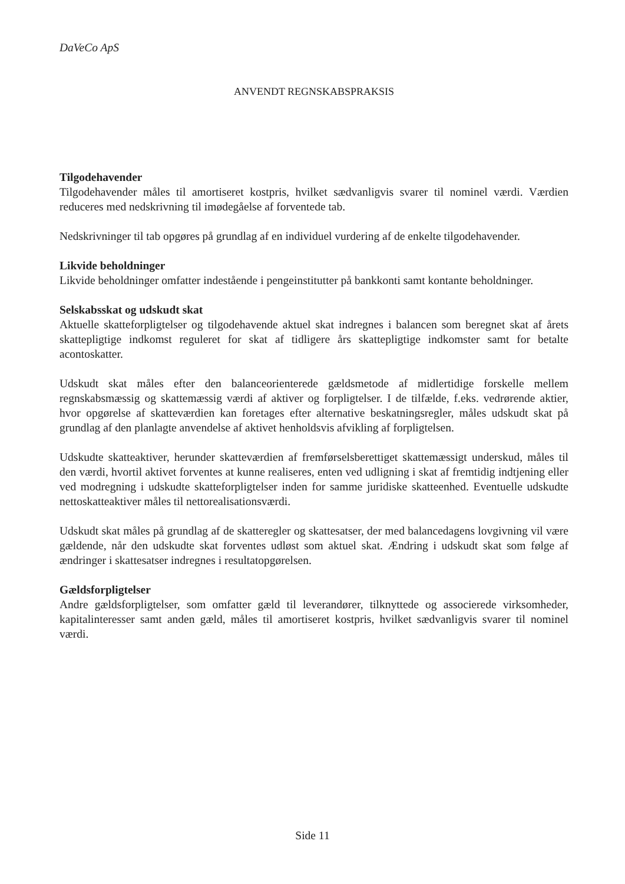DaVeCo ApS
ANVENDT REGNSKABSPRAKSIS
Tilgodehavender
Tilgodehavender måles til amortiseret kostpris, hvilket sædvanligvis svarer til nominel værdi. Værdien reduceres med nedskrivning til imødegåelse af forventede tab.
Nedskrivninger til tab opgøres på grundlag af en individuel vurdering af de enkelte tilgodehavender.
Likvide beholdninger
Likvide beholdninger omfatter indestående i pengeinstitutter på bankkonti samt kontante beholdninger.
Selskabsskat og udskudt skat
Aktuelle skatteforpligtelser og tilgodehavende aktuel skat indregnes i balancen som beregnet skat af årets skattepligtige indkomst reguleret for skat af tidligere års skattepligtige indkomster samt for betalte acontoskatter.
Udskudt skat måles efter den balanceorienterede gældsmetode af midlertidige forskelle mellem regnskabsmæssig og skattemæssig værdi af aktiver og forpligtelser. I de tilfælde, f.eks. vedrørende aktier, hvor opgørelse af skatteværdien kan foretages efter alternative beskatningsregler, måles udskudt skat på grundlag af den planlagte anvendelse af aktivet henholdsvis afvikling af forpligtelsen.
Udskudte skatteaktiver, herunder skatteværdien af fremførselsberettiget skattemæssigt underskud, måles til den værdi, hvortil aktivet forventes at kunne realiseres, enten ved udligning i skat af fremtidig indtjening eller ved modregning i udskudte skatteforpligtelser inden for samme juridiske skatteenhed. Eventuelle udskudte nettoskatteaktiver måles til nettorealisationsværdi.
Udskudt skat måles på grundlag af de skatteregler og skattesatser, der med balancedagens lovgivning vil være gældende, når den udskudte skat forventes udløst som aktuel skat. Ændring i udskudt skat som følge af ændringer i skattesatser indregnes i resultatopgørelsen.
Gældsforpligtelser
Andre gældsforpligtelser, som omfatter gæld til leverandører, tilknyttede og associerede virksomheder, kapitalinteresser samt anden gæld, måles til amortiseret kostpris, hvilket sædvanligvis svarer til nominel værdi.
Side 11